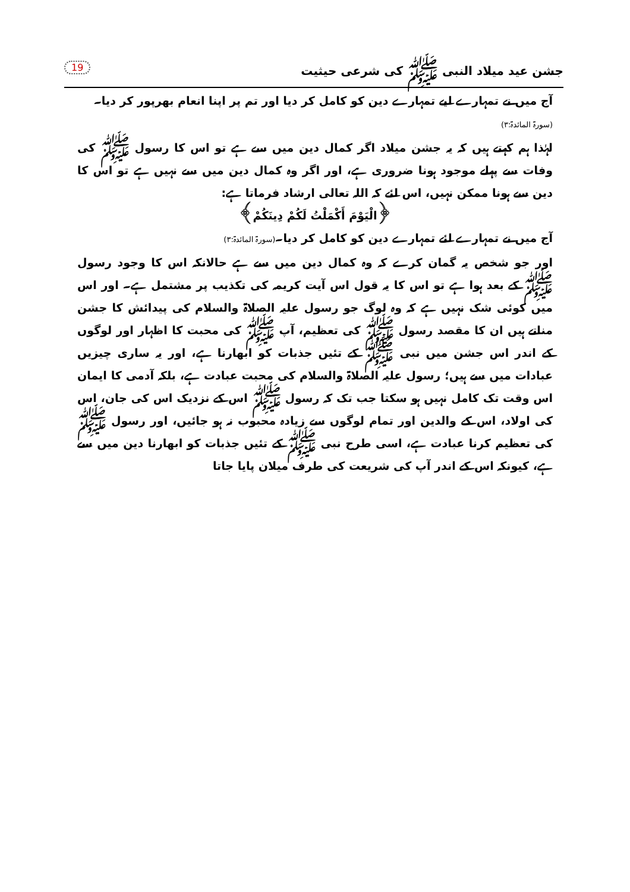جشن عید میلاد النبی ﷺ کی شرعی حیثیت 19
آج میں نے تمہارے لیے تمہارے دین کو کامل کر دیا اور تم پر اپنا انعام بھرپور کر دیا۔
(سورۃ المائدۃ:۳)
لہٰذا ہم کہتے ہیں کہ یہ جشن میلاد اگر کمال دین میں سے ہے تو اس کا رسول ﷺ کی وفات سے پہلے موجود ہونا ضروری ہے، اور اگر وہ کمال دین میں سے نہیں ہے تو اس کا دین سے ہونا ممکن نہیں، اس لئے کہ اللہ تعالی ارشاد فرماتا ہے:
﴿الْيَوْمَ أَكْمَلْتُ لَكُمْ دِينَكُمْ﴾
آج میں نے تمہارے لئے تمہارے دین کو کامل کر دیا۔(سورۃ المائدۃ:۳)
اور جو شخص یہ گمان کرے کہ وہ کمال دین میں سے ہے حالانکہ اس کا وجود رسول ﷺ کے بعد ہوا ہے تو اس کا یہ قول اس آیت کریمہ کی تکذیب پر مشتمل ہے۔ اور اس میں کوئی شک نہیں ہے کہ وہ لوگ جو رسول علیہ الصلاۃ والسلام کی پیدائش کا جشن مناتے ہیں ان کا مقصد رسول ﷺ کی تعظیم، آپ ﷺ کی محبت کا اظہار اور لوگوں کے اندر اس جشن میں نبی ﷺ کے تئیں جذبات کو ابھارنا ہے، اور یہ ساری چیزیں عبادات میں سے ہیں؛ رسول علیہ الصلاۃ والسلام کی محبت عبادت ہے، بلکہ آدمی کا ایمان اس وقت تک کامل نہیں ہو سکتا جب تک کہ رسول ﷺ اس کے نزدیک اس کی جان، اس کی اولاد، اس کے والدین اور تمام لوگوں سے زیادہ محبوب نہ ہو جائیں، اور رسول ﷺ کی تعظیم کرنا عبادت ہے، اسی طرح نبی ﷺ کے تئیں جذبات کو ابھارنا دین میں سے ہے، کیونکہ اس کے اندر آپ کی شریعت کی طرف میلان پایا جاتا